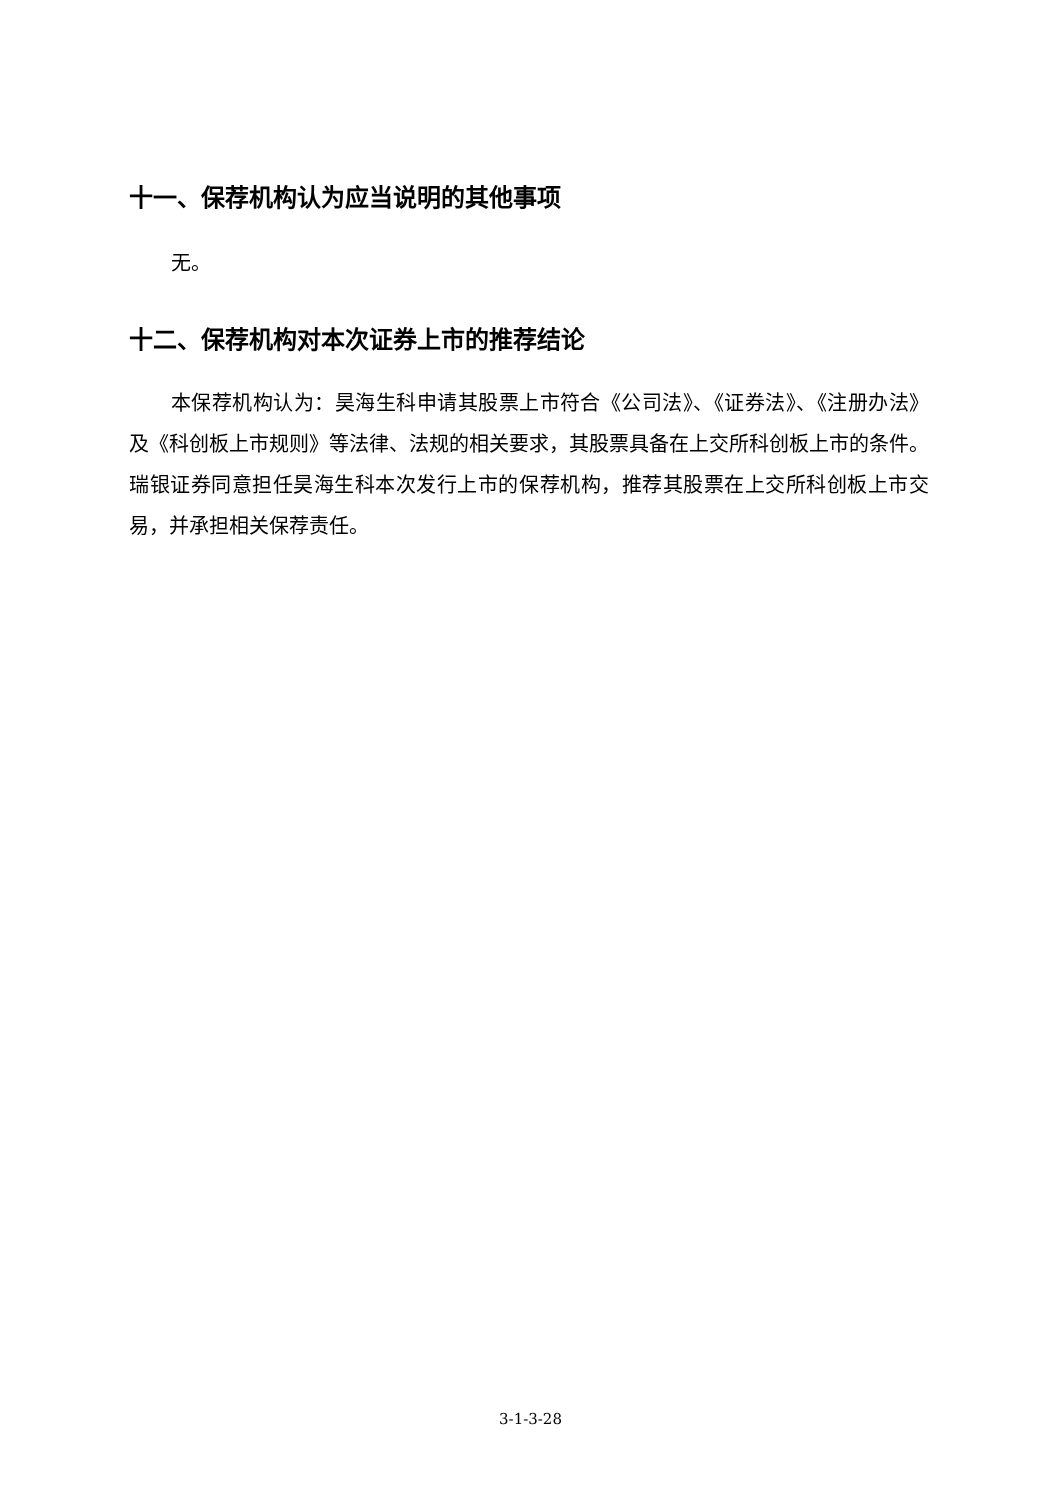十一、保荐机构认为应当说明的其他事项
无。
十二、保荐机构对本次证券上市的推荐结论
本保荐机构认为：昊海生科申请其股票上市符合《公司法》、《证券法》、《注册办法》及《科创板上市规则》等法律、法规的相关要求，其股票具备在上交所科创板上市的条件。瑞银证券同意担任昊海生科本次发行上市的保荐机构，推荐其股票在上交所科创板上市交易，并承担相关保荐责任。
3-1-3-28